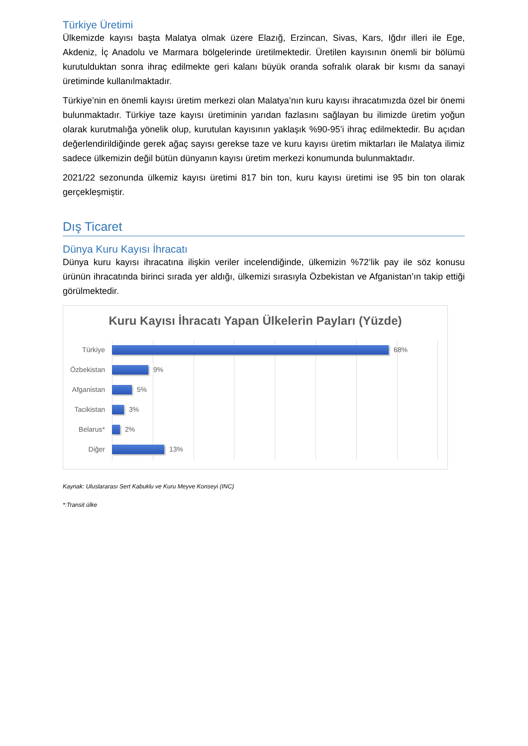Türkiye Üretimi
Ülkemizde kayısı başta Malatya olmak üzere Elazığ, Erzincan, Sivas, Kars, Iğdır illeri ile Ege, Akdeniz, İç Anadolu ve Marmara bölgelerinde üretilmektedir. Üretilen kayısının önemli bir bölümü kurutulduktan sonra ihraç edilmekte geri kalanı büyük oranda sofralık olarak bir kısmı da sanayi üretiminde kullanılmaktadır.
Türkiye’nin en önemli kayısı üretim merkezi olan Malatya’nın kuru kayısı ihracatımızda özel bir önemi bulunmaktadır. Türkiye taze kayısı üretiminin yarıdan fazlasını sağlayan bu ilimizde üretim yoğun olarak kurutmalığa yönelik olup, kurutulan kayısının yaklaşık %90-95’i ihraç edilmektedir. Bu açıdan değerlendirildiğinde gerek ağaç sayısı gerekse taze ve kuru kayısı üretim miktarları ile Malatya ilimiz sadece ülkemizin değil bütün dünyanın kayısı üretim merkezi konumunda bulunmaktadır.
2021/22 sezonunda ülkemiz kayısı üretimi 817 bin ton, kuru kayısı üretimi ise 95 bin ton olarak gerçekleşmiştir.
Dış Ticaret
Dünya Kuru Kayısı İhracatı
Dünya kuru kayısı ihracatına ilişkin veriler incelendiğinde, ülkemizin %72’lik pay ile söz konusu ürünün ihracatında birinci sırada yer aldığı, ülkemizi sırasıyla Özbekistan ve Afganistan’ın takip ettiği görülmektedir.
Kuru Kayısı İhracatı Yapan Ülkelerin Payları (Yüzde)
Türkiye 68%
Özbekistan 9%
Afganistan 5%
Tacikistan 3%
Belarus* 2%
Diğer 13%
Kaynak: Uluslararası Sert Kabuklu ve Kuru Meyve Konseyi (INC)
*:Transit ülke